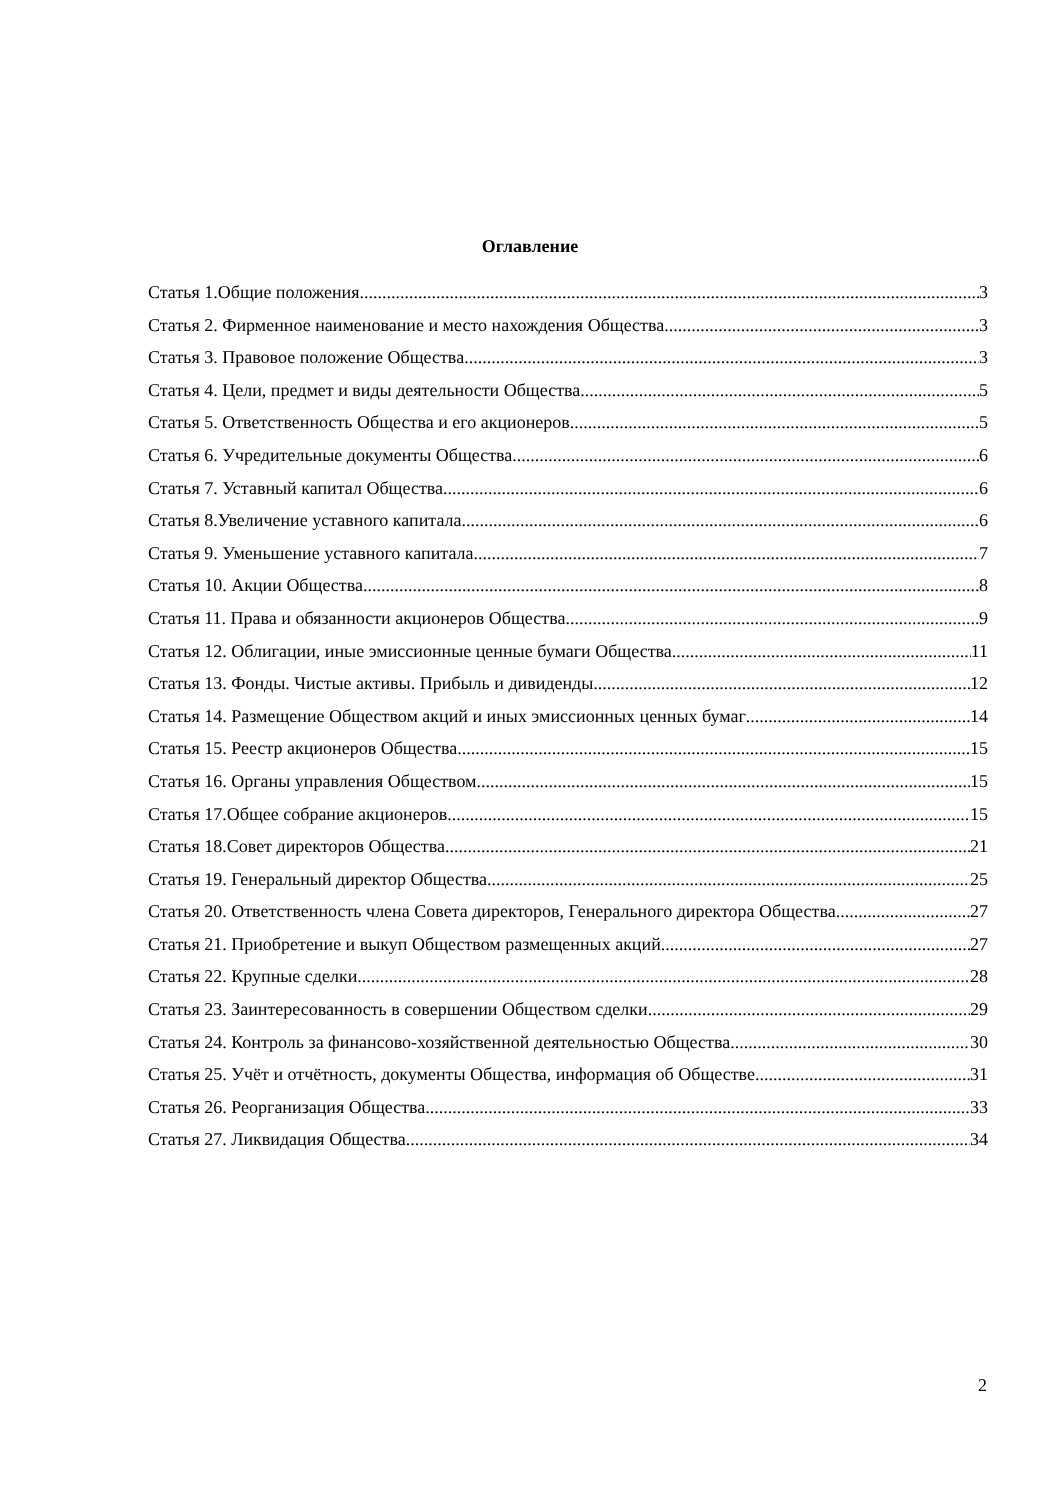Оглавление
Статья 1.Общие положения 3
Статья 2. Фирменное наименование и место нахождения Общества. 3
Статья 3. Правовое положение Общества 3
Статья 4. Цели, предмет и виды деятельности Общества. 5
Статья 5. Ответственность Общества и его акционеров. 5
Статья 6. Учредительные документы Общества. 6
Статья 7. Уставный капитал Общества. 6
Статья 8.Увеличение уставного капитала 6
Статья 9. Уменьшение уставного капитала 7
Статья 10. Акции Общества 8
Статья 11. Права и обязанности акционеров Общества 9
Статья 12. Облигации, иные эмиссионные ценные бумаги Общества 11
Статья 13. Фонды. Чистые активы. Прибыль и дивиденды. 12
Статья 14. Размещение Обществом акций и иных эмиссионных ценных бумаг 14
Статья 15. Реестр акционеров Общества 15
Статья 16. Органы управления Обществом 15
Статья 17.Общее собрание акционеров 15
Статья 18.Совет директоров Общества 21
Статья 19. Генеральный директор Общества 25
Статья 20. Ответственность члена Совета директоров, Генерального директора Общества 27
Статья 21. Приобретение и выкуп Обществом размещенных акций 27
Статья 22. Крупные сделки 28
Статья 23. Заинтересованность в совершении Обществом сделки 29
Статья 24. Контроль за финансово-хозяйственной деятельностью Общества 30
Статья 25. Учёт и отчётность, документы Общества, информация об Обществе 31
Статья 26. Реорганизация Общества 33
Статья 27. Ликвидация Общества 34
2